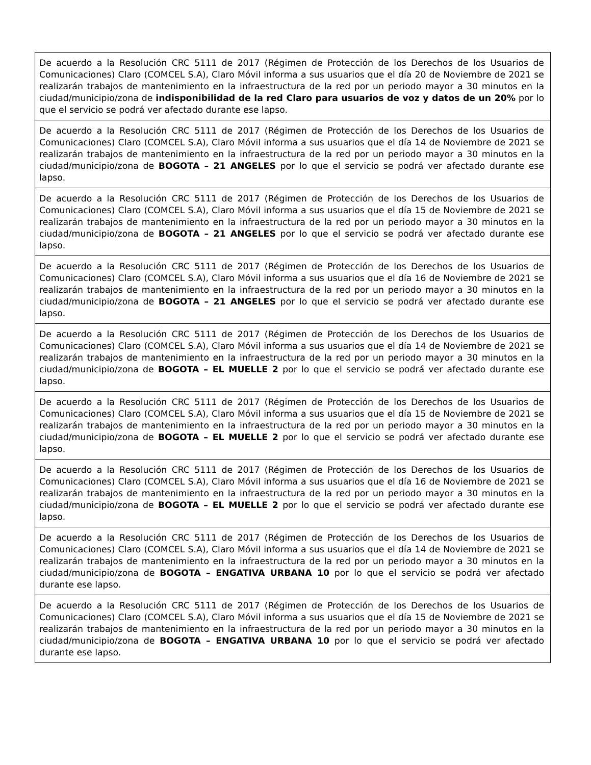| De acuerdo a la Resolución CRC 5111 de 2017 (Régimen de Protección de los Derechos de los Usuarios de Comunicaciones) Claro (COMCEL S.A), Claro Móvil informa a sus usuarios que el día 20 de Noviembre de 2021 se realizarán trabajos de mantenimiento en la infraestructura de la red por un periodo mayor a 30 minutos en la ciudad/municipio/zona de indisponibilidad de la red Claro para usuarios de voz y datos de un 20% por lo que el servicio se podrá ver afectado durante ese lapso. |
| De acuerdo a la Resolución CRC 5111 de 2017 (Régimen de Protección de los Derechos de los Usuarios de Comunicaciones) Claro (COMCEL S.A), Claro Móvil informa a sus usuarios que el día 14 de Noviembre de 2021 se realizarán trabajos de mantenimiento en la infraestructura de la red por un periodo mayor a 30 minutos en la ciudad/municipio/zona de BOGOTA – 21 ANGELES por lo que el servicio se podrá ver afectado durante ese lapso. |
| De acuerdo a la Resolución CRC 5111 de 2017 (Régimen de Protección de los Derechos de los Usuarios de Comunicaciones) Claro (COMCEL S.A), Claro Móvil informa a sus usuarios que el día 15 de Noviembre de 2021 se realizarán trabajos de mantenimiento en la infraestructura de la red por un periodo mayor a 30 minutos en la ciudad/municipio/zona de BOGOTA – 21 ANGELES por lo que el servicio se podrá ver afectado durante ese lapso. |
| De acuerdo a la Resolución CRC 5111 de 2017 (Régimen de Protección de los Derechos de los Usuarios de Comunicaciones) Claro (COMCEL S.A), Claro Móvil informa a sus usuarios que el día 16 de Noviembre de 2021 se realizarán trabajos de mantenimiento en la infraestructura de la red por un periodo mayor a 30 minutos en la ciudad/municipio/zona de BOGOTA – 21 ANGELES por lo que el servicio se podrá ver afectado durante ese lapso. |
| De acuerdo a la Resolución CRC 5111 de 2017 (Régimen de Protección de los Derechos de los Usuarios de Comunicaciones) Claro (COMCEL S.A), Claro Móvil informa a sus usuarios que el día 14 de Noviembre de 2021 se realizarán trabajos de mantenimiento en la infraestructura de la red por un periodo mayor a 30 minutos en la ciudad/municipio/zona de BOGOTA – EL MUELLE 2 por lo que el servicio se podrá ver afectado durante ese lapso. |
| De acuerdo a la Resolución CRC 5111 de 2017 (Régimen de Protección de los Derechos de los Usuarios de Comunicaciones) Claro (COMCEL S.A), Claro Móvil informa a sus usuarios que el día 15 de Noviembre de 2021 se realizarán trabajos de mantenimiento en la infraestructura de la red por un periodo mayor a 30 minutos en la ciudad/municipio/zona de BOGOTA – EL MUELLE 2 por lo que el servicio se podrá ver afectado durante ese lapso. |
| De acuerdo a la Resolución CRC 5111 de 2017 (Régimen de Protección de los Derechos de los Usuarios de Comunicaciones) Claro (COMCEL S.A), Claro Móvil informa a sus usuarios que el día 16 de Noviembre de 2021 se realizarán trabajos de mantenimiento en la infraestructura de la red por un periodo mayor a 30 minutos en la ciudad/municipio/zona de BOGOTA – EL MUELLE 2 por lo que el servicio se podrá ver afectado durante ese lapso. |
| De acuerdo a la Resolución CRC 5111 de 2017 (Régimen de Protección de los Derechos de los Usuarios de Comunicaciones) Claro (COMCEL S.A), Claro Móvil informa a sus usuarios que el día 14 de Noviembre de 2021 se realizarán trabajos de mantenimiento en la infraestructura de la red por un periodo mayor a 30 minutos en la ciudad/municipio/zona de BOGOTA – ENGATIVA URBANA 10 por lo que el servicio se podrá ver afectado durante ese lapso. |
| De acuerdo a la Resolución CRC 5111 de 2017 (Régimen de Protección de los Derechos de los Usuarios de Comunicaciones) Claro (COMCEL S.A), Claro Móvil informa a sus usuarios que el día 15 de Noviembre de 2021 se realizarán trabajos de mantenimiento en la infraestructura de la red por un periodo mayor a 30 minutos en la ciudad/municipio/zona de BOGOTA – ENGATIVA URBANA 10 por lo que el servicio se podrá ver afectado durante ese lapso. |